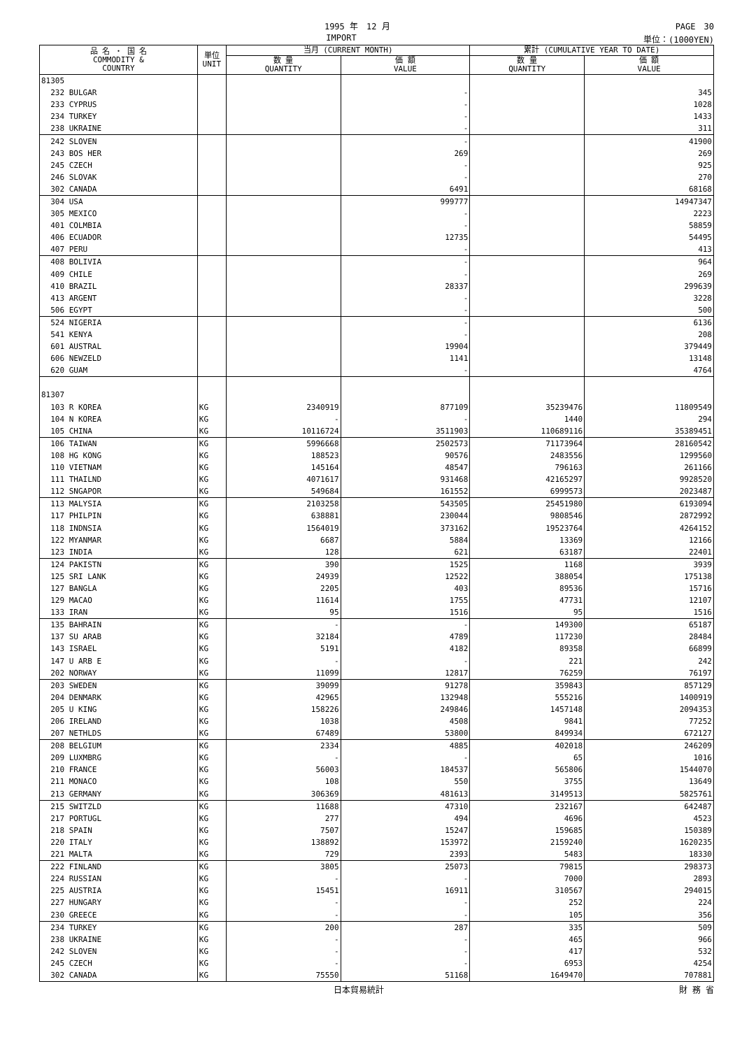1995 年　12 月 PAGE　30
IMPORT 単位：(1000YEN)
| 品 名 ・ 国 名 COMMODITY & COUNTRY | 単位 UNIT | 当月 (CURRENT MONTH) | | 累計 (CUMULATIVE YEAR TO DATE) | |
| --- | --- | --- | --- | --- | --- |
| | | 数 量 QUANTITY | 価 額 VALUE | 数 量 QUANTITY | 価 額 VALUE |
| 81305 | | | | | |
| 232 BULGAR | | | - | | 345 |
| 233 CYPRUS | | | - | | 1028 |
| 234 TURKEY | | | - | | 1433 |
| 238 UKRAINE | | | - | | 311 |
| 242 SLOVEN | | | - | | 41900 |
| 243 BOS HER | | | 269 | | 269 |
| 245 CZECH | | | - | | 925 |
| 246 SLOVAK | | | - | | 270 |
| 302 CANADA | | | 6491 | | 68168 |
| 304 USA | | | 999777 | | 14947347 |
| 305 MEXICO | | | - | | 2223 |
| 401 COLMBIA | | | - | | 58859 |
| 406 ECUADOR | | | 12735 | | 54495 |
| 407 PERU | | | - | | 413 |
| 408 BOLIVIA | | | - | | 964 |
| 409 CHILE | | | - | | 269 |
| 410 BRAZIL | | | 28337 | | 299639 |
| 413 ARGENT | | | - | | 3228 |
| 506 EGYPT | | | - | | 500 |
| 524 NIGERIA | | | - | | 6136 |
| 541 KENYA | | | - | | 208 |
| 601 AUSTRAL | | | 19904 | | 379449 |
| 606 NEWZELD | | | 1141 | | 13148 |
| 620 GUAM | | | - | | 4764 |
| 81307 | | | | | |
| 103 R KOREA | KG | 2340919 | 877109 | 35239476 | 11809549 |
| 104 N KOREA | KG | - | - | 1440 | 294 |
| 105 CHINA | KG | 10116724 | 3511903 | 110689116 | 35389451 |
| 106 TAIWAN | KG | 5996668 | 2502573 | 71173964 | 28160542 |
| 108 HG KONG | KG | 188523 | 90576 | 2483556 | 1299560 |
| 110 VIETNAM | KG | 145164 | 48547 | 796163 | 261166 |
| 111 THAILND | KG | 4071617 | 931468 | 42165297 | 9928520 |
| 112 SNGAPOR | KG | 549684 | 161552 | 6999573 | 2023487 |
| 113 MALYSIA | KG | 2103258 | 543505 | 25451980 | 6193094 |
| 117 PHILPIN | KG | 638881 | 230044 | 9808546 | 2872992 |
| 118 INDNSIA | KG | 1564019 | 373162 | 19523764 | 4264152 |
| 122 MYANMAR | KG | 6687 | 5884 | 13369 | 12166 |
| 123 INDIA | KG | 128 | 621 | 63187 | 22401 |
| 124 PAKISTN | KG | 390 | 1525 | 1168 | 3939 |
| 125 SRI LANK | KG | 24939 | 12522 | 388054 | 175138 |
| 127 BANGLA | KG | 2205 | 403 | 89536 | 15716 |
| 129 MACAO | KG | 11614 | 1755 | 47731 | 12107 |
| 133 IRAN | KG | 95 | 1516 | 95 | 1516 |
| 135 BAHRAIN | KG | - | - | 149300 | 65187 |
| 137 SU ARAB | KG | 32184 | 4789 | 117230 | 28484 |
| 143 ISRAEL | KG | 5191 | 4182 | 89358 | 66899 |
| 147 U ARB E | KG | - | - | 221 | 242 |
| 202 NORWAY | KG | 11099 | 12817 | 76259 | 76197 |
| 203 SWEDEN | KG | 39099 | 91278 | 359843 | 857129 |
| 204 DENMARK | KG | 42965 | 132948 | 555216 | 1400919 |
| 205 U KING | KG | 158226 | 249846 | 1457148 | 2094353 |
| 206 IRELAND | KG | 1038 | 4508 | 9841 | 77252 |
| 207 NETHLDS | KG | 67489 | 53800 | 849934 | 672127 |
| 208 BELGIUM | KG | 2334 | 4885 | 402018 | 246209 |
| 209 LUXMBRG | KG | - | - | 65 | 1016 |
| 210 FRANCE | KG | 56003 | 184537 | 565806 | 1544070 |
| 211 MONACO | KG | 108 | 550 | 3755 | 13649 |
| 213 GERMANY | KG | 306369 | 481613 | 3149513 | 5825761 |
| 215 SWITZLD | KG | 11688 | 47310 | 232167 | 642487 |
| 217 PORTUGL | KG | 277 | 494 | 4696 | 4523 |
| 218 SPAIN | KG | 7507 | 15247 | 159685 | 150389 |
| 220 ITALY | KG | 138892 | 153972 | 2159240 | 1620235 |
| 221 MALTA | KG | 729 | 2393 | 5483 | 18330 |
| 222 FINLAND | KG | 3805 | 25073 | 79815 | 298373 |
| 224 RUSSIAN | KG | - | - | 7000 | 2893 |
| 225 AUSTRIA | KG | 15451 | 16911 | 310567 | 294015 |
| 227 HUNGARY | KG | - | - | 252 | 224 |
| 230 GREECE | KG | - | - | 105 | 356 |
| 234 TURKEY | KG | 200 | 287 | 335 | 509 |
| 238 UKRAINE | KG | - | - | 465 | 966 |
| 242 SLOVEN | KG | - | - | 417 | 532 |
| 245 CZECH | KG | - | - | 6953 | 4254 |
| 302 CANADA | KG | 75550 | 51168 | 1649470 | 707881 |
日本貿易統計 財 務 省